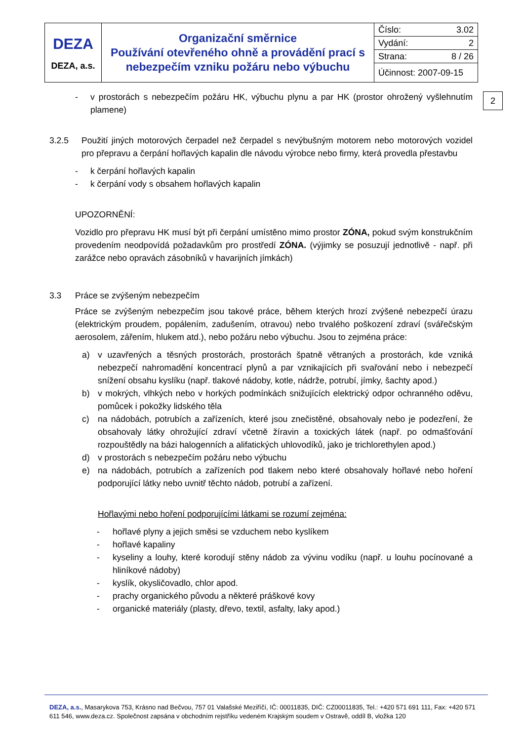| DEZA DEZA, a.s. | Organizační směrnice Používání otevřeného ohně a provádění prací s nebezpečím vzniku požáru nebo výbuchu | Číslo: 3.02 |
| | | Vydání: 2 |
| | | Strana: 8 / 26 |
| | | Účinnost: 2007-09-15 |
2
- v prostorách s nebezpečím požáru HK, výbuchu plynu a par HK (prostor ohrožený vyšlehnutím plamene)
3.2.5 Použití jiných motorových čerpadel než čerpadel s nevýbušným motorem nebo motorových vozidel pro přepravu a čerpání hořlavých kapalin dle návodu výrobce nebo firmy, která provedla přestavbu
- k čerpání hořlavých kapalin
- k čerpání vody s obsahem hořlavých kapalin
UPOZORNĚNÍ:
Vozidlo pro přepravu HK musí být při čerpání umístěno mimo prostor ZÓNA, pokud svým konstrukčním provedením neodpovídá požadavkům pro prostředí ZÓNA. (výjimky se posuzují jednotlivě - např. při zarážce nebo opravách zásobníků v havarijních jímkách)
3.3 Práce se zvýšeným nebezpečím
Práce se zvýšeným nebezpečím jsou takové práce, během kterých hrozí zvýšené nebezpečí úrazu (elektrickým proudem, popálením, zadušením, otravou) nebo trvalého poškození zdraví (svářečským aerosolem, zářením, hlukem atd.), nebo požáru nebo výbuchu. Jsou to zejména práce:
a) v uzavřených a těsných prostorách, prostorách špatně větraných a prostorách, kde vzniká nebezpečí nahromadění koncentrací plynů a par vznikajících při svařování nebo i nebezpečí snížení obsahu kyslíku (např. tlakové nádoby, kotle, nádrže, potrubí, jímky, šachty apod.)
b) v mokrých, vlhkých nebo v horkých podmínkách snižujících elektrický odpor ochranného oděvu, pomůcek i pokožky lidského těla
c) na nádobách, potrubích a zařízeních, které jsou znečistěné, obsahovaly nebo je podezření, že obsahovaly látky ohrožující zdraví včetně žíravin a toxických látek (např. po odmašťování rozpouštědly na bázi halogenních a alifatických uhlovodíků, jako je trichlorethylen apod.)
d) v prostorách s nebezpečím požáru nebo výbuchu
e) na nádobách, potrubích a zařízeních pod tlakem nebo které obsahovaly hořlavé nebo hoření podporující látky nebo uvnitř těchto nádob, potrubí a zařízení.
Hořlavými nebo hoření podporujícími látkami se rozumí zejména:
- hořlavé plyny a jejich směsi se vzduchem nebo kyslíkem
- hořlavé kapaliny
- kyseliny a louhy, které korodují stěny nádob za vývinu vodíku (např. u louhu pocínované a hliníkové nádoby)
- kyslík, okysličovadlo, chlor apod.
- prachy organického původu a některé práškové kovy
- organické materiály (plasty, dřevo, textil, asfalty, laky apod.)
DEZA, a.s., Masarykova 753, Krásno nad Bečvou, 757 01 Valašské Meziříčí, IČ: 00011835, DIČ: CZ00011835, Tel.: +420 571 691 111, Fax: +420 571 611 546, www.deza.cz. Společnost zapsána v obchodním rejstříku vedeném Krajským soudem v Ostravě, oddíl B, vložka 120